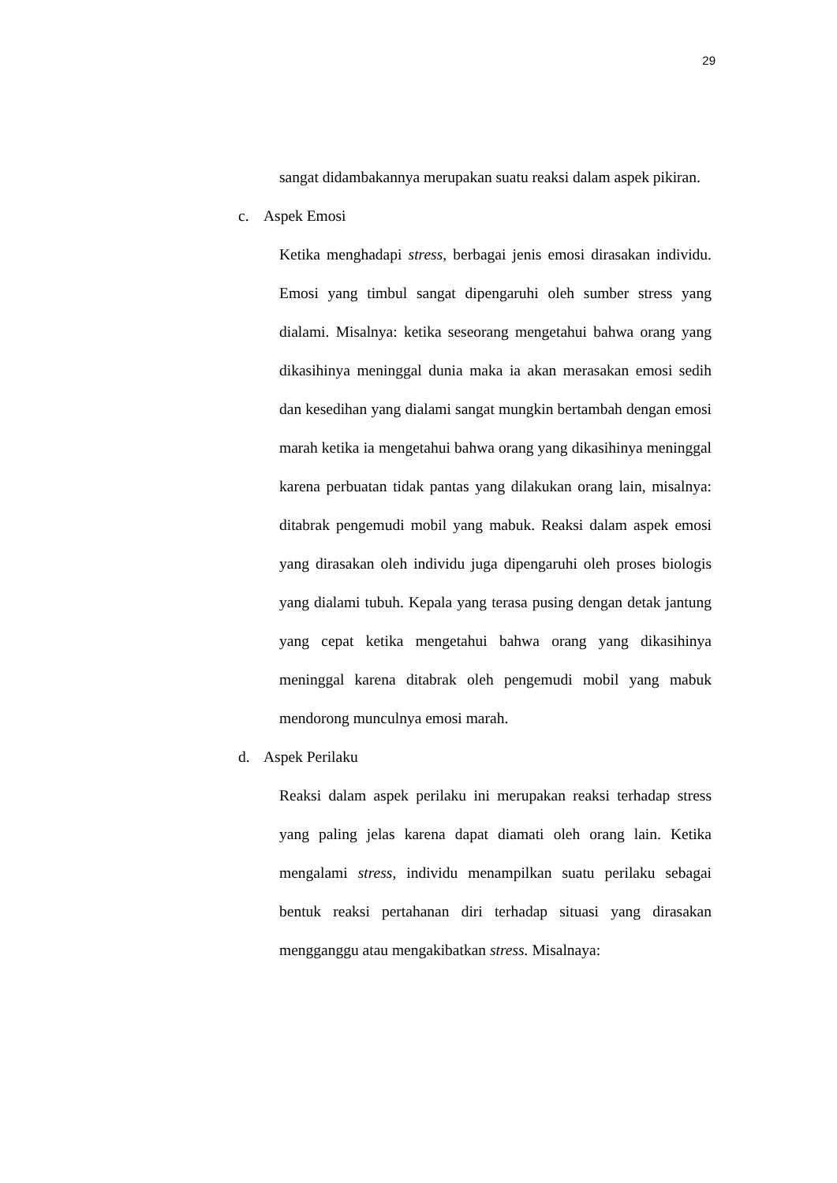29
sangat didambakannya merupakan suatu reaksi dalam aspek pikiran.
c. Aspek Emosi
Ketika menghadapi stress, berbagai jenis emosi dirasakan individu. Emosi yang timbul sangat dipengaruhi oleh sumber stress yang dialami. Misalnya: ketika seseorang mengetahui bahwa orang yang dikasihinya meninggal dunia maka ia akan merasakan emosi sedih dan kesedihan yang dialami sangat mungkin bertambah dengan emosi marah ketika ia mengetahui bahwa orang yang dikasihinya meninggal karena perbuatan tidak pantas yang dilakukan orang lain, misalnya: ditabrak pengemudi mobil yang mabuk. Reaksi dalam aspek emosi yang dirasakan oleh individu juga dipengaruhi oleh proses biologis yang dialami tubuh. Kepala yang terasa pusing dengan detak jantung yang cepat ketika mengetahui bahwa orang yang dikasihinya meninggal karena ditabrak oleh pengemudi mobil yang mabuk mendorong munculnya emosi marah.
d. Aspek Perilaku
Reaksi dalam aspek perilaku ini merupakan reaksi terhadap stress yang paling jelas karena dapat diamati oleh orang lain. Ketika mengalami stress, individu menampilkan suatu perilaku sebagai bentuk reaksi pertahanan diri terhadap situasi yang dirasakan mengganggu atau mengakibatkan stress. Misalnaya: